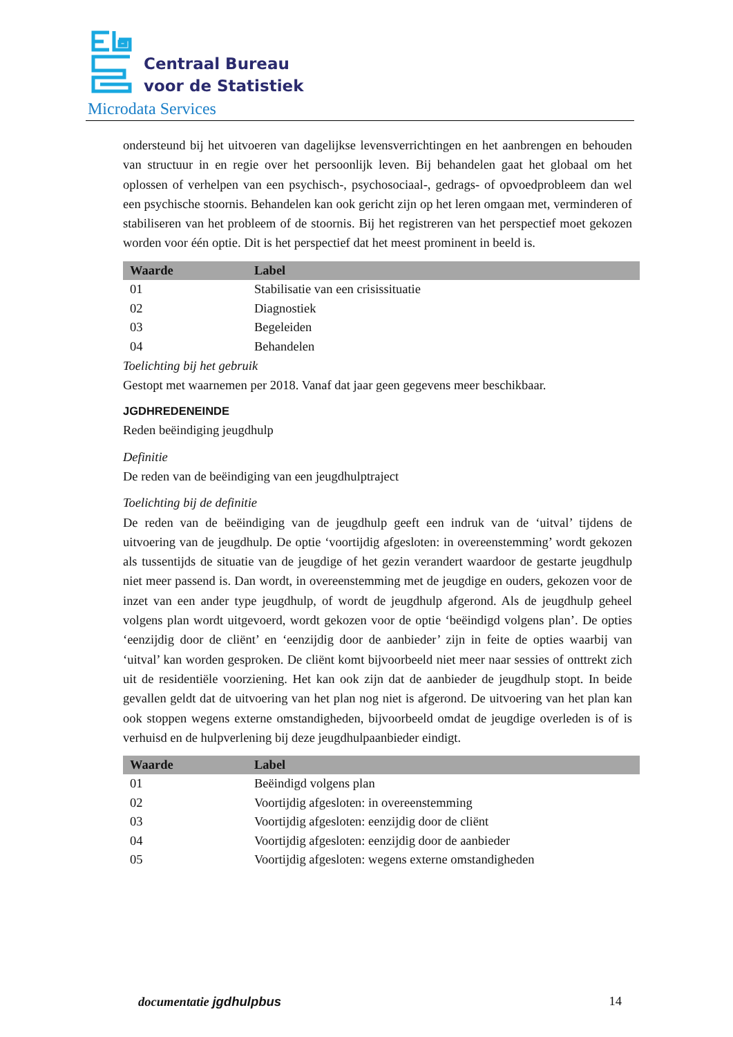Centraal Bureau
voor de Statistiek
Microdata Services
ondersteund bij het uitvoeren van dagelijkse levensverrichtingen en het aanbrengen en behouden van structuur in en regie over het persoonlijk leven. Bij behandelen gaat het globaal om het oplossen of verhelpen van een psychisch-, psychosociaal-, gedrags- of opvoedprobleem dan wel een psychische stoornis. Behandelen kan ook gericht zijn op het leren omgaan met, verminderen of stabiliseren van het probleem of de stoornis. Bij het registreren van het perspectief moet gekozen worden voor één optie. Dit is het perspectief dat het meest prominent in beeld is.
| Waarde | Label |
| --- | --- |
| 01 | Stabilisatie van een crisissituatie |
| 02 | Diagnostiek |
| 03 | Begeleiden |
| 04 | Behandelen |
Toelichting bij het gebruik
Gestopt met waarnemen per 2018. Vanaf dat jaar geen gegevens meer beschikbaar.
JGDHREDENEINDE
Reden beëindiging jeugdhulp
Definitie
De reden van de beëindiging van een jeugdhulptraject
Toelichting bij de definitie
De reden van de beëindiging van de jeugdhulp geeft een indruk van de ‘uitval’ tijdens de uitvoering van de jeugdhulp. De optie ‘voortijdig afgesloten: in overeenstemming’ wordt gekozen als tussentijds de situatie van de jeugdige of het gezin verandert waardoor de gestarte jeugdhulp niet meer passend is. Dan wordt, in overeenstemming met de jeugdige en ouders, gekozen voor de inzet van een ander type jeugdhulp, of wordt de jeugdhulp afgerond. Als de jeugdhulp geheel volgens plan wordt uitgevoerd, wordt gekozen voor de optie ‘beëindigd volgens plan’. De opties ‘eenzijdig door de cliënt’ en ‘eenzijdig door de aanbieder’ zijn in feite de opties waarbij van ‘uitval’ kan worden gesproken. De cliënt komt bijvoorbeeld niet meer naar sessies of onttrekt zich uit de residentiële voorziening. Het kan ook zijn dat de aanbieder de jeugdhulp stopt. In beide gevallen geldt dat de uitvoering van het plan nog niet is afgerond. De uitvoering van het plan kan ook stoppen wegens externe omstandigheden, bijvoorbeeld omdat de jeugdige overleden is of is verhuisd en de hulpverlening bij deze jeugdhulpaanbieder eindigt.
| Waarde | Label |
| --- | --- |
| 01 | Beëindigd volgens plan |
| 02 | Voortijdig afgesloten: in overeenstemming |
| 03 | Voortijdig afgesloten: eenzijdig door de cliënt |
| 04 | Voortijdig afgesloten: eenzijdig door de aanbieder |
| 05 | Voortijdig afgesloten: wegens externe omstandigheden |
documentatie jgdhulpbus 14